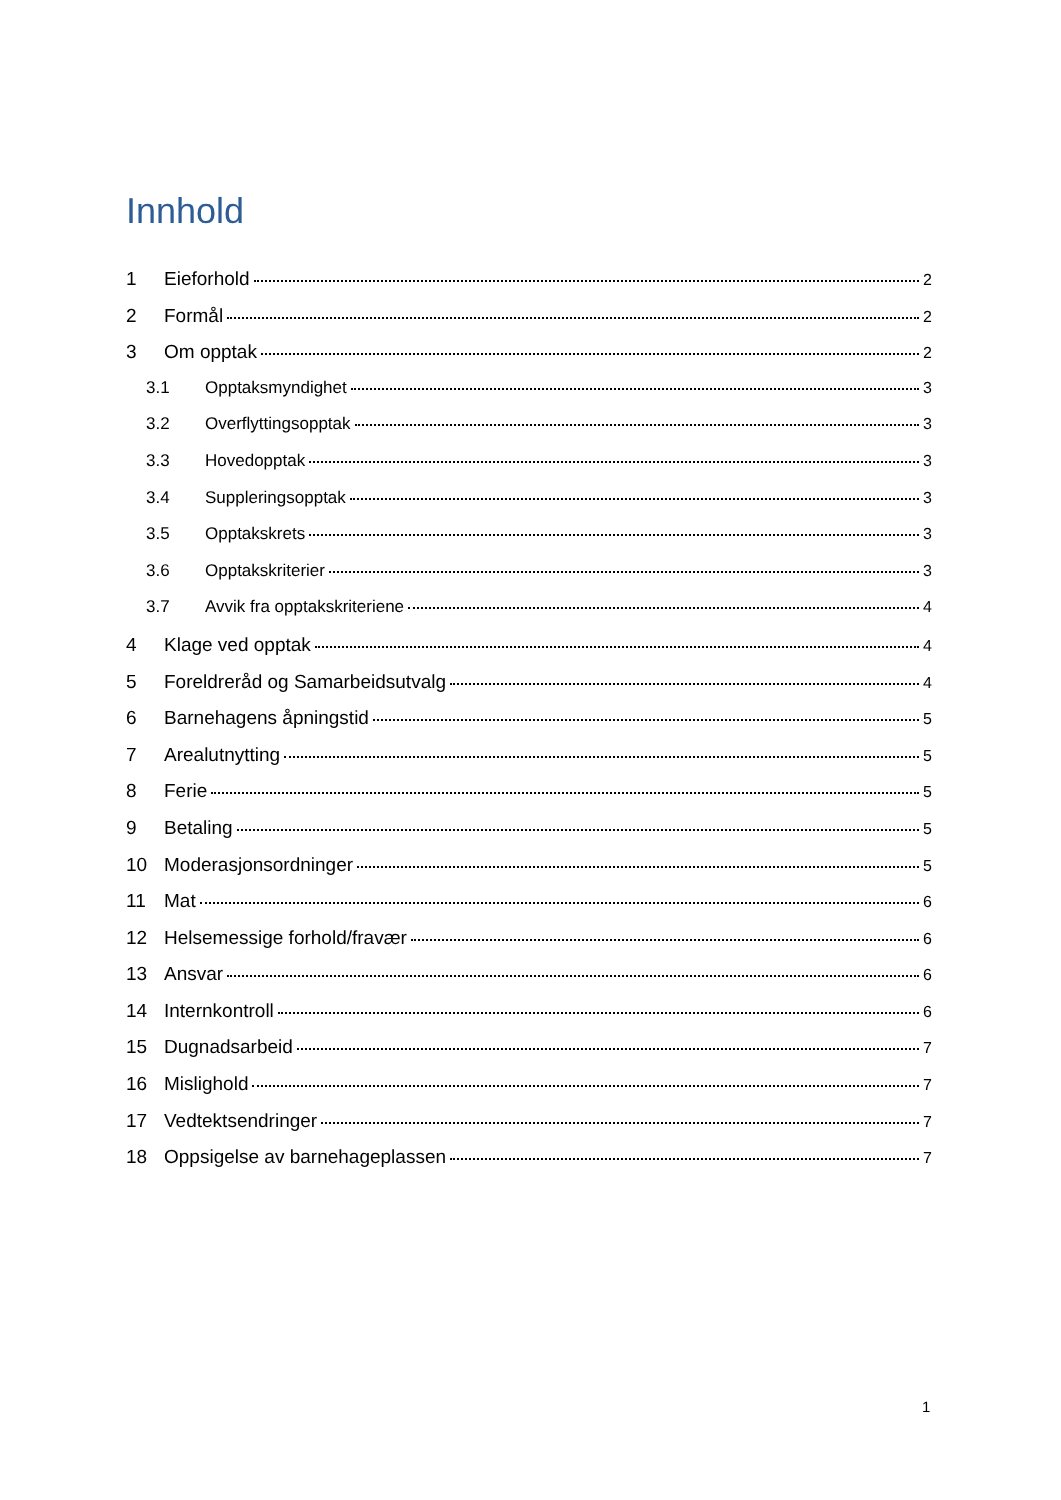Innhold
1 Eieforhold 2
2 Formål 2
3 Om opptak 2
3.1 Opptaksmyndighet 3
3.2 Overflyttingsopptak 3
3.3 Hovedopptak 3
3.4 Suppleringsopptak 3
3.5 Opptakskrets 3
3.6 Opptakskriterier 3
3.7 Avvik fra opptakskriteriene 4
4 Klage ved opptak 4
5 Foreldreråd og Samarbeidsutvalg 4
6 Barnehagens åpningstid 5
7 Arealutnytting 5
8 Ferie 5
9 Betaling 5
10 Moderasjonsordninger 5
11 Mat 6
12 Helsemessige forhold/fravær 6
13 Ansvar 6
14 Internkontroll 6
15 Dugnadsarbeid 7
16 Mislighold 7
17 Vedtektsendringer 7
18 Oppsigelse av barnehageplassen 7
1